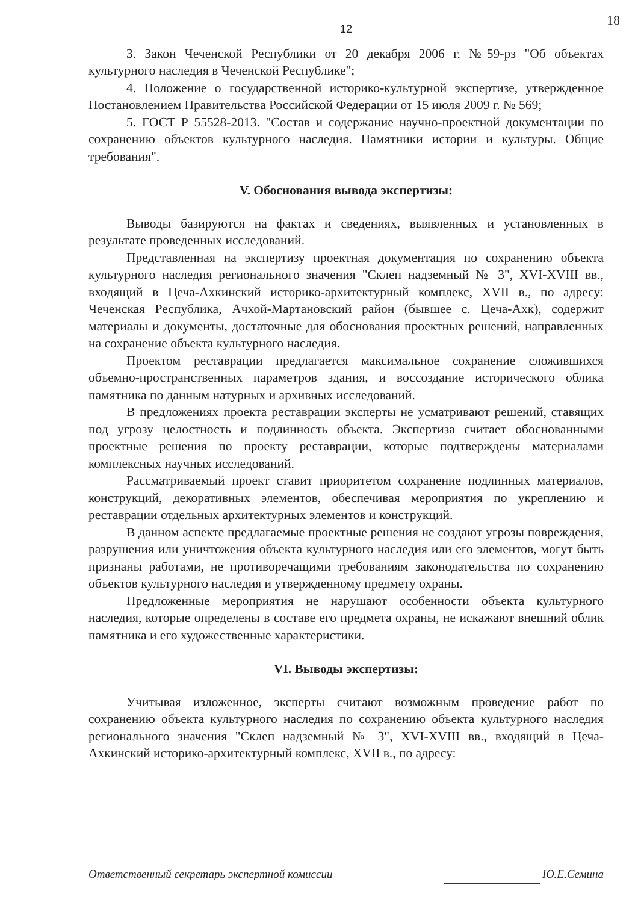18
12
3. Закон Чеченской Республики от 20 декабря 2006 г. №59-рз "Об объектах культурного наследия в Чеченской Республике";
4. Положение о государственной историко-культурной экспертизе, утвержденное Постановлением Правительства Российской Федерации от 15 июля 2009 г. № 569;
5. ГОСТ Р 55528-2013. "Состав и содержание научно-проектной документации по сохранению объектов культурного наследия. Памятники истории и культуры. Общие требования".
V. Обоснования вывода экспертизы:
Выводы базируются на фактах и сведениях, выявленных и установленных в результате проведенных исследований.
Представленная на экспертизу проектная документация по сохранению объекта культурного наследия регионального значения "Склеп надземный № 3", XVI-XVIII вв., входящий в Цеча-Ахкинский историко-архитектурный комплекс, XVII в., по адресу: Чеченская Республика, Ачхой-Мартановский район (бывшее с. Цеча-Ахк), содержит материалы и документы, достаточные для обоснования проектных решений, направленных на сохранение объекта культурного наследия.
Проектом реставрации предлагается максимальное сохранение сложившихся объемно-пространственных параметров здания, и воссоздание исторического облика памятника по данным натурных и архивных исследований.
В предложениях проекта реставрации эксперты не усматривают решений, ставящих под угрозу целостность и подлинность объекта. Экспертиза считает обоснованными проектные решения по проекту реставрации, которые подтверждены материалами комплексных научных исследований.
Рассматриваемый проект ставит приоритетом сохранение подлинных материалов, конструкций, декоративных элементов, обеспечивая мероприятия по укреплению и реставрации отдельных архитектурных элементов и конструкций.
В данном аспекте предлагаемые проектные решения не создают угрозы повреждения, разрушения или уничтожения объекта культурного наследия или его элементов, могут быть признаны работами, не противоречащими требованиям законодательства по сохранению объектов культурного наследия и утвержденному предмету охраны.
Предложенные мероприятия не нарушают особенности объекта культурного наследия, которые определены в составе его предмета охраны, не искажают внешний облик памятника и его художественные характеристики.
VI. Выводы экспертизы:
Учитывая изложенное, эксперты считают возможным проведение работ по сохранению объекта культурного наследия по сохранению объекта культурного наследия регионального значения "Склеп надземный № 3", XVI-XVIII вв., входящий в Цеча-Ахкинский историко-архитектурный комплекс, XVII в., по адресу:
Ответственный секретарь экспертной комиссии Ю.Е.Семина